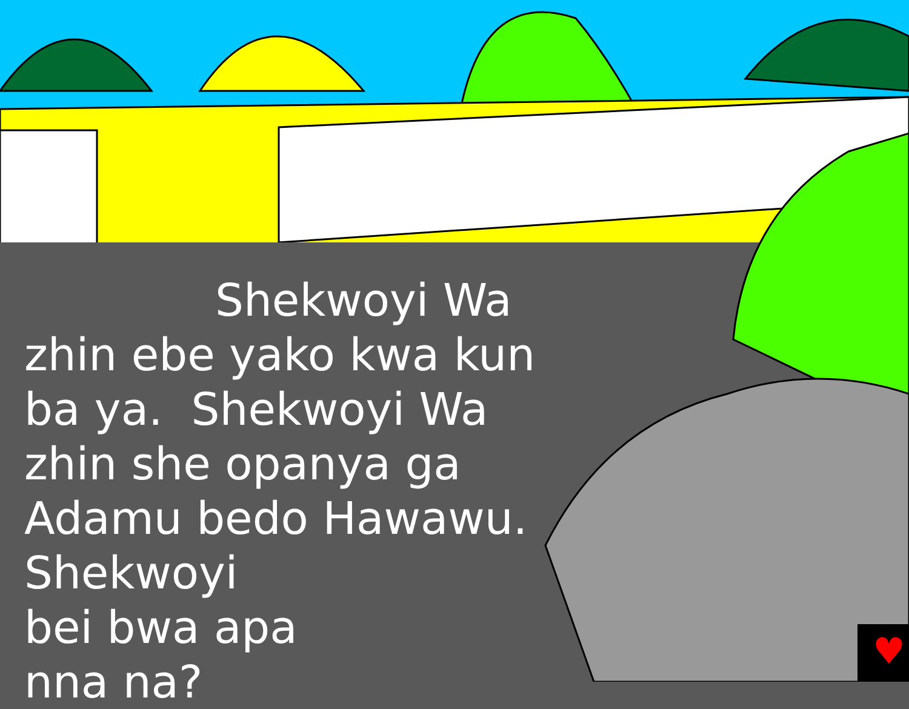♥
Shekwoyi Wa
zhin ebe yako kwa kun ba ya. Shekwoyi Wa zhin she opanya ga Adamu bedo Hawawu. Shekwoyi
bei bwa apa
nna na?